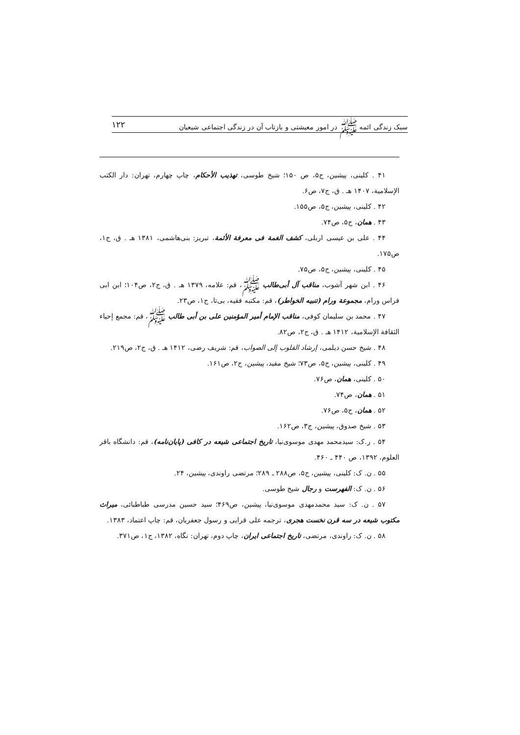سبک زندگی ائمه ﷺ در امور معیشتی و بازتاب آن در زندگی اجتماعی شیعیان ۱۲۲
۴۱ . کلینی، پیشین، ج۵، ص ۱۵۰؛ شیخ طوسی، تهذیب الأحکام، چاپ چهارم، تهران: دار الکتب الإسلامیة، ۱۴۰۷ هـ . ق، ج۷، ص۶.
۴۲ . کلینی، پیشین، ج۵، ص۱۵۵.
۴۳ . همان، ج۵، ص۷۴.
۴۴ . علی بن عیسی اربلی، کشف الغمة فی معرفة الأئمة، تبریز: بنی‌هاشمی، ۱۳۸۱ هـ . ق، ج۱، ص۱۷۵.
۴۵ . کلینی، پیشین، ج۵، ص۷۵.
۴۶ . ابن شهر آشوب، مناقب آل أبی‌طالب ﷺ، قم: علامه، ۱۳۷۹ هـ . ق، ج۲، ص۱۰۴؛ ابن ابی فراس ورام، مجموعة ورام (تنبیه الخواطر)، قم: مکتبه فقیه، بی‌تا، ج۱، ص۲۳.
۴۷ . محمد بن سلیمان کوفی، مناقب الإمام أمیر المؤمنین علی بن أبی طالب ﷺ، قم: مجمع إحیاء الثقافة الإسلامیة، ۱۴۱۲ هـ . ق، ج۲، ص۸۲.
۴۸ . شیخ حسن دیلمی، إرشاد القلوب إلی الصواب، قم: شریف رضی، ۱۴۱۲ هـ . ق، ج۲، ص۲۱۹.
۴۹ . کلینی، پیشین، ج۵، ص۷۳؛ شیخ مفید، پیشین، ج۲، ص۱۶۱.
۵۰ . کلینی، همان، ص۷۶.
۵۱ . همان، ص۷۴.
۵۲ . همان، ج۵، ص۷۶.
۵۳ . شیخ صدوق، پیشین، ج۳، ص۱۶۲.
۵۴ . ر.ک: سیدمحمد مهدی موسوی‌نیا، تاریخ اجتماعی شیعه در کافی (پایان‌نامه)، قم: دانشگاه باقر العلوم، ۱۳۹۲، ص ۴۴۰ ـ ۴۶۰.
۵۵ . ن. ک: کلینی، پیشین، ج۵، ص۲۸۸ ـ ۲۸۹؛ مرتضی راوندی، پیشین، ۲۴.
۵۶ . ن. ک: الفهرست و رجال شیخ طوسی.
۵۷ . ن. ک: سید محمدمهدی موسوی‌نیا، پیشین، ص۴۶۹؛ سید حسین مدرسی طباطبائی، میراث مکتوب شیعه در سه قرن نخست هجری، ترجمه علی قرایی و رسول جعفریان، قم: چاپ اعتماد، ۱۳۸۳.
۵۸ . ن. ک: راوندی، مرتضی، تاریخ اجتماعی ایران، چاپ دوم، تهران: نگاه، ۱۳۸۲، ج۱، ص۳۷۱.